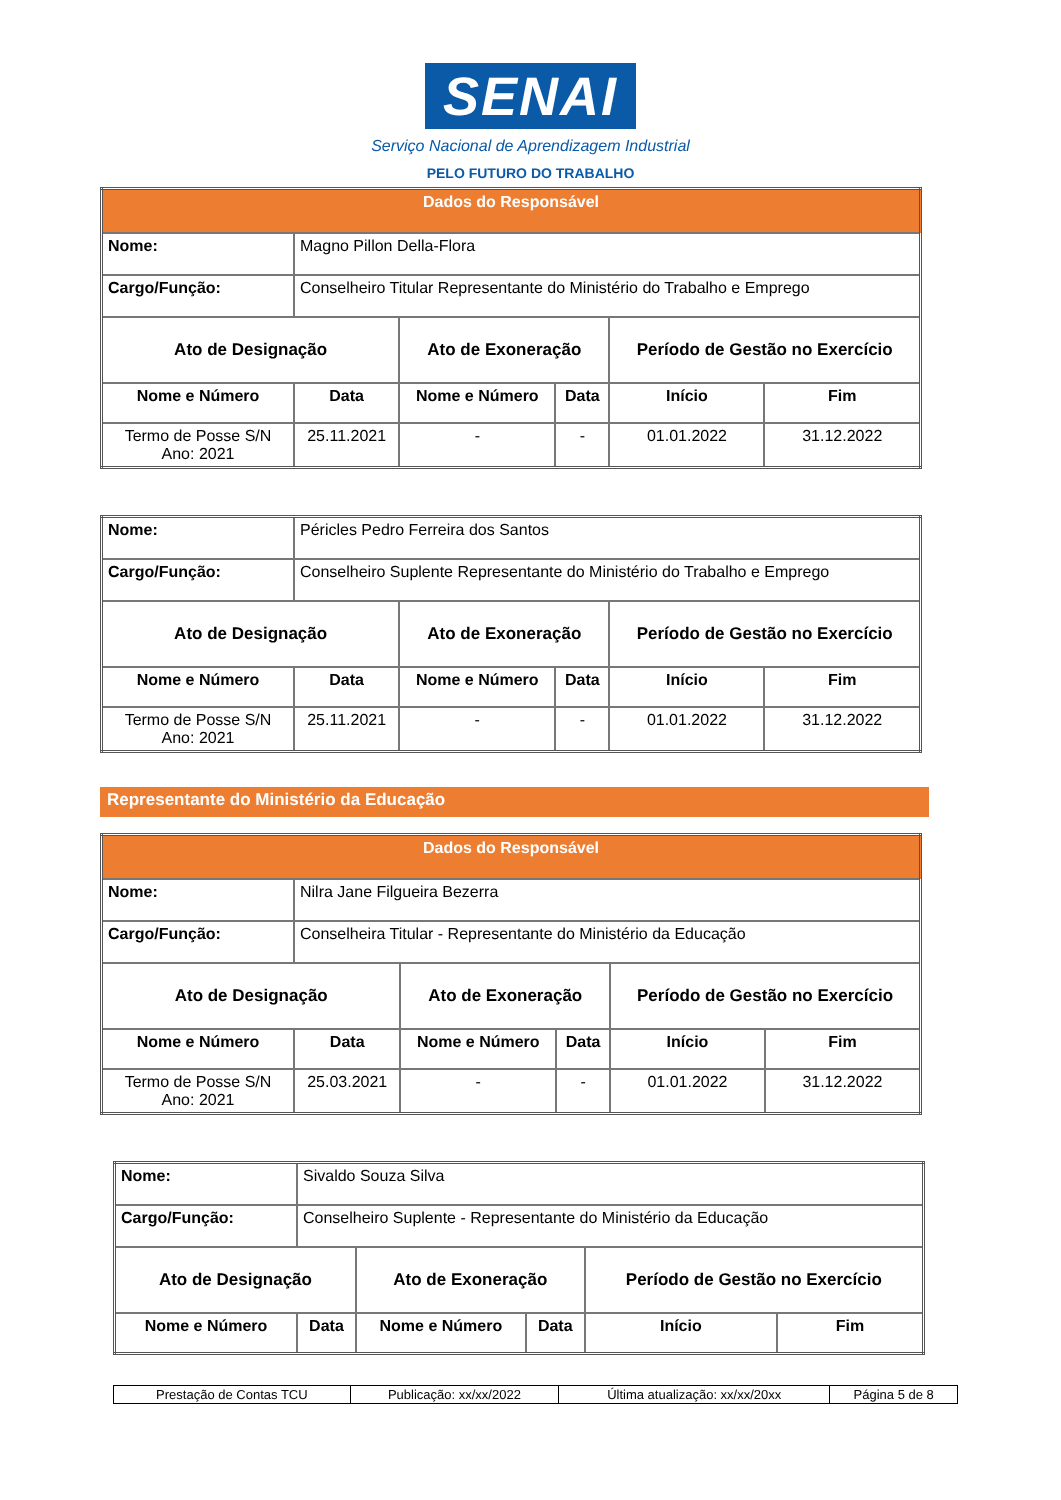SENAI
Serviço Nacional de Aprendizagem Industrial
PELO FUTURO DO TRABALHO
| Dados do Responsável | | | | | |
| --- | --- | --- | --- | --- | --- |
| Nome: | Magno Pillon Della-Flora | | | | |
| Cargo/Função: | Conselheiro Titular Representante do Ministério do Trabalho e Emprego | | | | |
| Ato de Designação | | Ato de Exoneração | | Período de Gestão no Exercício | |
| Nome e Número | Data | Nome e Número | Data | Início | Fim |
| Termo de Posse S/N Ano: 2021 | 25.11.2021 | - | - | 01.01.2022 | 31.12.2022 |
| Nome: | Péricles Pedro Ferreira dos Santos | | | | |
| Cargo/Função: | Conselheiro Suplente Representante do Ministério do Trabalho e Emprego | | | | |
| Ato de Designação | | Ato de Exoneração | | Período de Gestão no Exercício | |
| Nome e Número | Data | Nome e Número | Data | Início | Fim |
| Termo de Posse S/N Ano: 2021 | 25.11.2021 | - | - | 01.01.2022 | 31.12.2022 |
Representante do Ministério da Educação
| Dados do Responsável | | | | | |
| --- | --- | --- | --- | --- | --- |
| Nome: | Nilra Jane Filgueira Bezerra | | | | |
| Cargo/Função: | Conselheira Titular - Representante do Ministério da Educação | | | | |
| Ato de Designação | | Ato de Exoneração | | Período de Gestão no Exercício | |
| Nome e Número | Data | Nome e Número | Data | Início | Fim |
| Termo de Posse S/N Ano: 2021 | 25.03.2021 | - | - | 01.01.2022 | 31.12.2022 |
| Nome: | Sivaldo Souza Silva | | | | |
| Cargo/Função: | Conselheiro Suplente - Representante do Ministério da Educação | | | | |
| Ato de Designação | | Ato de Exoneração | | Período de Gestão no Exercício | |
| Nome e Número | Data | Nome e Número | Data | Início | Fim |
| Prestação de Contas TCU | Publicação: xx/xx/2022 | Última atualização: xx/xx/20xx | Página 5 de 8 |